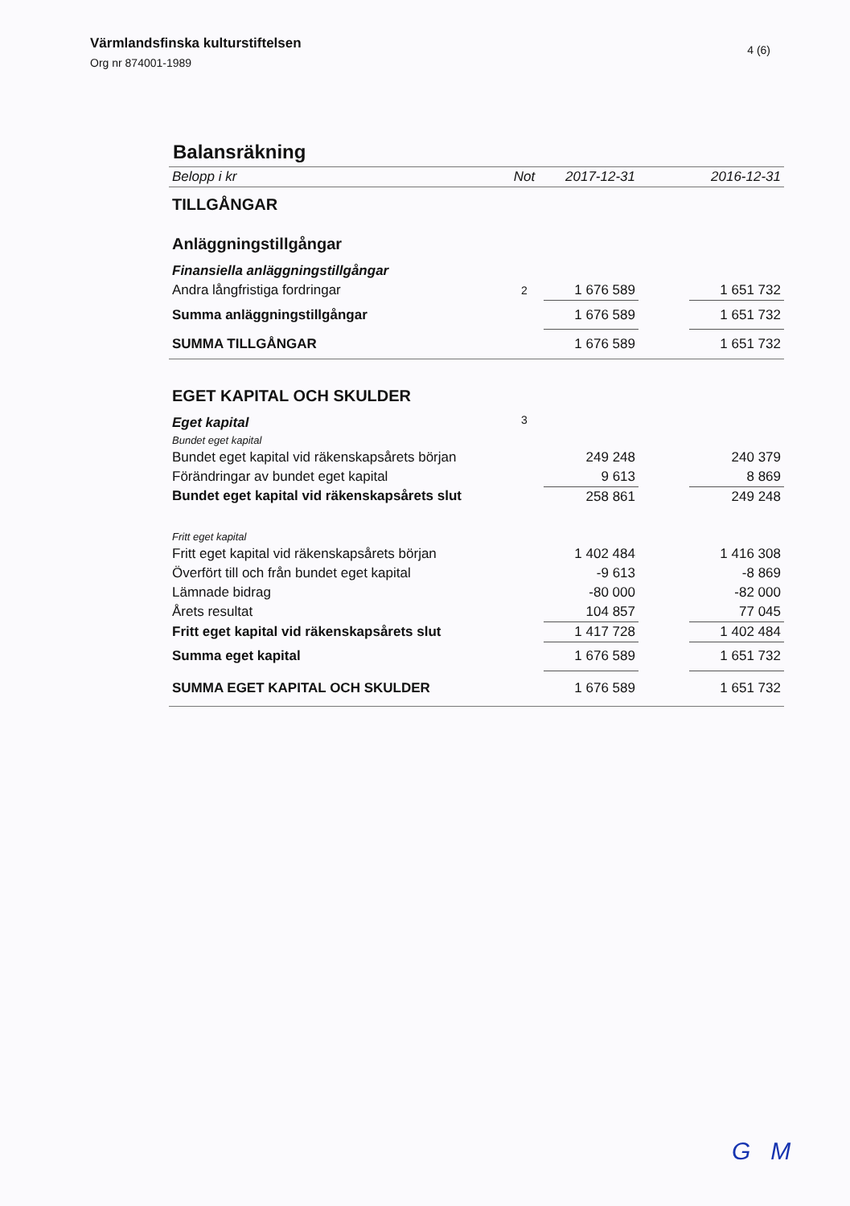Värmlandsfinska kulturstiftelsen
Org nr 874001-1989
4 (6)
Balansräkning
| Belopp i kr | Not | 2017-12-31 | | 2016-12-31 |
| TILLGÅNGAR | | | | |
| Anläggningstillgångar | | | | |
| Finansiella anläggningstillgångar | | | | |
| Andra långfristiga fordringar | 2 | 1 676 589 | | 1 651 732 |
| Summa anläggningstillgångar | | 1 676 589 | | 1 651 732 |
| SUMMA TILLGÅNGAR | | 1 676 589 | | 1 651 732 |
| EGET KAPITAL OCH SKULDER | | | | |
| Eget kapital | 3 | | | |
| Bundet eget kapital | | | | |
| Bundet eget kapital vid räkenskapsårets början | | 249 248 | | 240 379 |
| Förändringar av bundet eget kapital | | 9 613 | | 8 869 |
| Bundet eget kapital vid räkenskapsårets slut | | 258 861 | | 249 248 |
| Fritt eget kapital | | | | |
| Fritt eget kapital vid räkenskapsårets början | | 1 402 484 | | 1 416 308 |
| Överfört till och från bundet eget kapital | | -9 613 | | -8 869 |
| Lämnade bidrag | | -80 000 | | -82 000 |
| Årets resultat | | 104 857 | | 77 045 |
| Fritt eget kapital vid räkenskapsårets slut | | 1 417 728 | | 1 402 484 |
| Summa eget kapital | | 1 676 589 | | 1 651 732 |
| SUMMA EGET KAPITAL OCH SKULDER | | 1 676 589 | | 1 651 732 |
G M